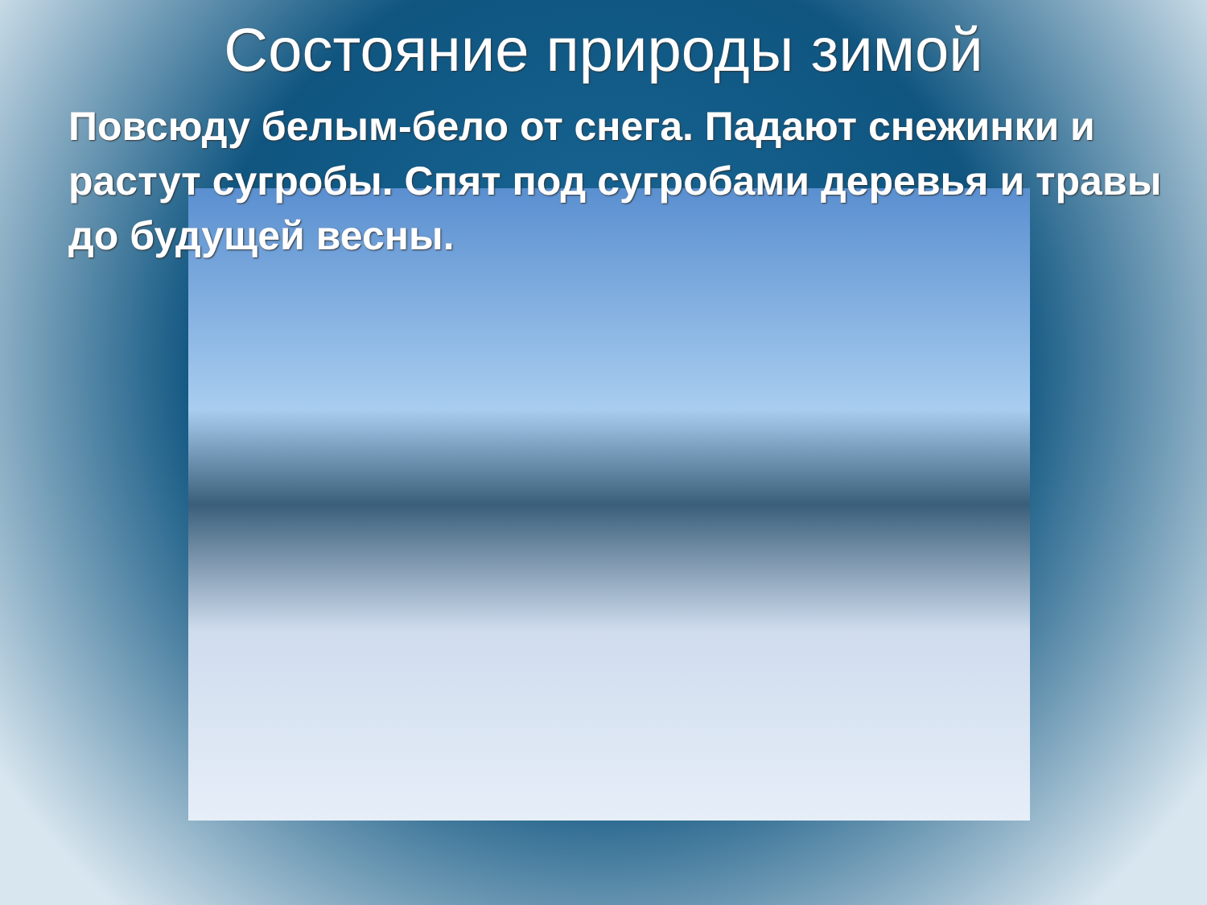Состояние природы зимой
Повсюду белым-бело от снега. Падают снежинки и растут сугробы. Спят под сугробами деревья и травы до будущей весны.